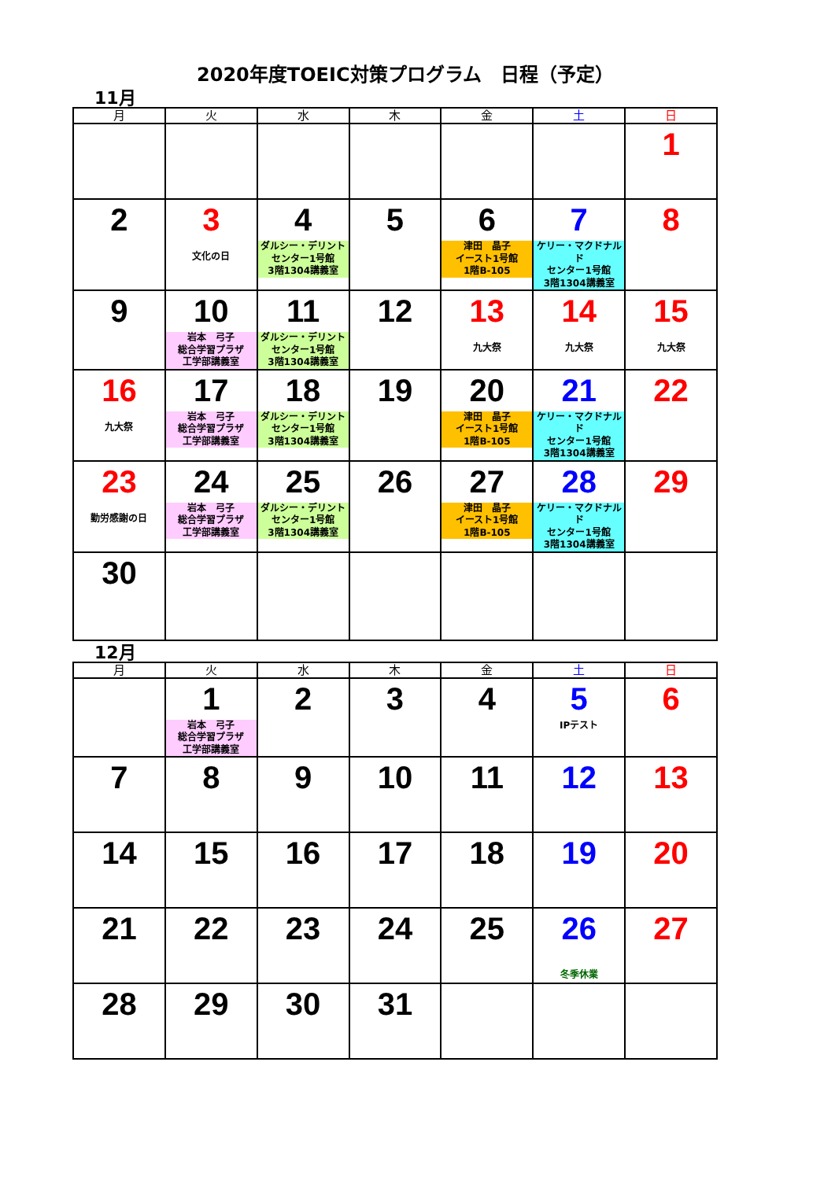2020年度TOEIC対策プログラム　日程（予定）
11月
| 月 | 火 | 水 | 木 | 金 | 土 | 日 |
| --- | --- | --- | --- | --- | --- | --- |
| | | | | | | 1 |
| 2 | 3 文化の日 | 4 ダルシー・デリント センター1号館 3階1304講義室 | 5 | 6 津田 晶子 イースト1号館 1階B-105 | 7 ケリー・マクドナルド センター1号館 3階1304講義室 | 8 |
| 9 | 10 岩本 弓子 総合学習プラザ 工学部講義室 | 11 ダルシー・デリント センター1号館 3階1304講義室 | 12 | 13 九大祭 | 14 九大祭 | 15 九大祭 |
| 16 九大祭 | 17 岩本 弓子 総合学習プラザ 工学部講義室 | 18 ダルシー・デリント センター1号館 3階1304講義室 | 19 | 20 津田 晶子 イースト1号館 1階B-105 | 21 ケリー・マクドナルド センター1号館 3階1304講義室 | 22 |
| 23 勤労感謝の日 | 24 岩本 弓子 総合学習プラザ 工学部講義室 | 25 ダルシー・デリント センター1号館 3階1304講義室 | 26 | 27 津田 晶子 イースト1号館 1階B-105 | 28 ケリー・マクドナルド センター1号館 3階1304講義室 | 29 |
| 30 | | | | | | |
12月
| 月 | 火 | 水 | 木 | 金 | 土 | 日 |
| --- | --- | --- | --- | --- | --- | --- |
| | 1 岩本 弓子 総合学習プラザ 工学部講義室 | 2 | 3 | 4 | 5 IPテスト | 6 |
| 7 | 8 | 9 | 10 | 11 | 12 | 13 |
| 14 | 15 | 16 | 17 | 18 | 19 | 20 |
| 21 | 22 | 23 | 24 | 25 | 26 冬季休業 | 27 |
| 28 | 29 | 30 | 31 | | | |